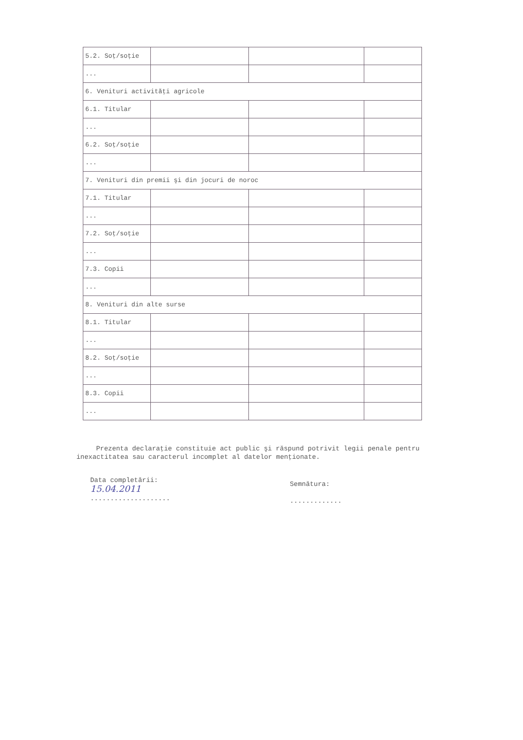| 5.2. Soţ/soţie | | | |
| ... | | | |
| 6. Venituri activităţi agricole | | | |
| 6.1. Titular | | | |
| ... | | | |
| 6.2. Soţ/soţie | | | |
| ... | | | |
| 7. Venituri din premii şi din jocuri de noroc | | | |
| 7.1. Titular | | | |
| ... | | | |
| 7.2. Soţ/soţie | | | |
| ... | | | |
| 7.3. Copii | | | |
| ... | | | |
| 8. Venituri din alte surse | | | |
| 8.1. Titular | | | |
| ... | | | |
| 8.2. Soţ/soţie | | | |
| ... | | | |
| 8.3. Copii | | | |
| ... | | | |
Prezenta declaraţie constituie act public şi răspund potrivit legii penale pentru inexactitatea sau caracterul incomplet al datelor menţionate.
Data completării:
15.04.2011
....................
Semnătura:
.............